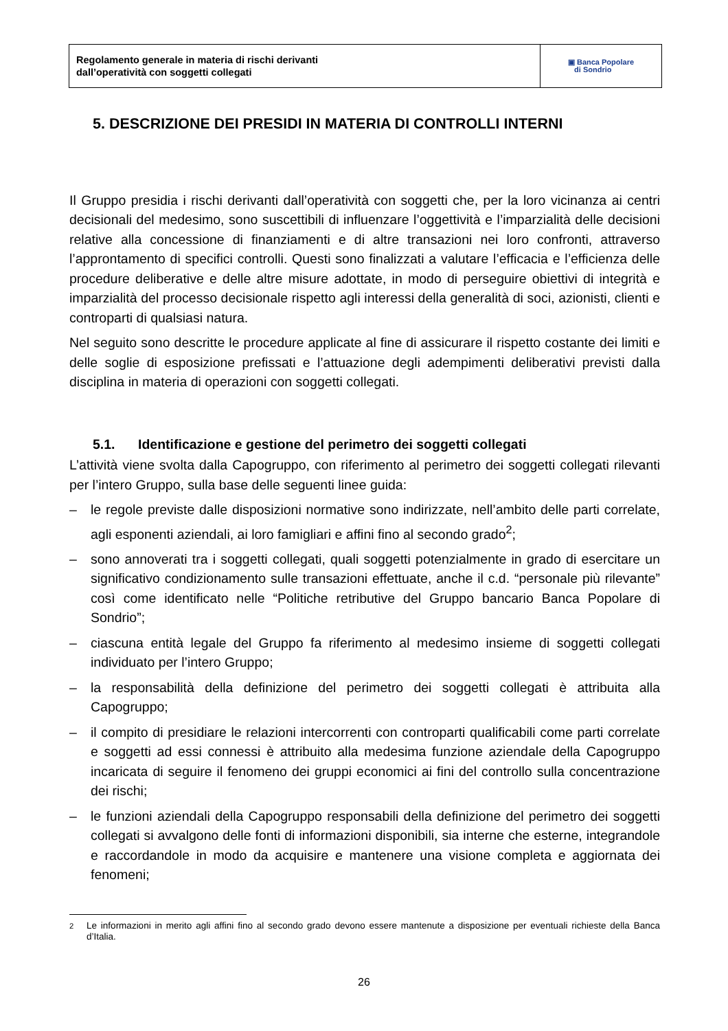Regolamento generale in materia di rischi derivanti
dall’operatività con soggetti collegati
▣ Banca Popolare
di Sondrio
5. DESCRIZIONE DEI PRESIDI IN MATERIA DI CONTROLLI INTERNI
Il Gruppo presidia i rischi derivanti dall’operatività con soggetti che, per la loro vicinanza ai centri decisionali del medesimo, sono suscettibili di influenzare l’oggettività e l’imparzialità delle decisioni relative alla concessione di finanziamenti e di altre transazioni nei loro confronti, attraverso l’approntamento di specifici controlli. Questi sono finalizzati a valutare l’efficacia e l’efficienza delle procedure deliberative e delle altre misure adottate, in modo di perseguire obiettivi di integrità e imparzialità del processo decisionale rispetto agli interessi della generalità di soci, azionisti, clienti e controparti di qualsiasi natura.
Nel seguito sono descritte le procedure applicate al fine di assicurare il rispetto costante dei limiti e delle soglie di esposizione prefissati e l’attuazione degli adempimenti deliberativi previsti dalla disciplina in materia di operazioni con soggetti collegati.
5.1. Identificazione e gestione del perimetro dei soggetti collegati
L’attività viene svolta dalla Capogruppo, con riferimento al perimetro dei soggetti collegati rilevanti per l’intero Gruppo, sulla base delle seguenti linee guida:
– le regole previste dalle disposizioni normative sono indirizzate, nell’ambito delle parti correlate, agli esponenti aziendali, ai loro famigliari e affini fino al secondo grado<sup>2</sup>;
– sono annoverati tra i soggetti collegati, quali soggetti potenzialmente in grado di esercitare un significativo condizionamento sulle transazioni effettuate, anche il c.d. “personale più rilevante” così come identificato nelle “Politiche retributive del Gruppo bancario Banca Popolare di Sondrio”;
– ciascuna entità legale del Gruppo fa riferimento al medesimo insieme di soggetti collegati individuato per l’intero Gruppo;
– la responsabilità della definizione del perimetro dei soggetti collegati è attribuita alla Capogruppo;
– il compito di presidiare le relazioni intercorrenti con controparti qualificabili come parti correlate e soggetti ad essi connessi è attribuito alla medesima funzione aziendale della Capogruppo incaricata di seguire il fenomeno dei gruppi economici ai fini del controllo sulla concentrazione dei rischi;
– le funzioni aziendali della Capogruppo responsabili della definizione del perimetro dei soggetti collegati si avvalgono delle fonti di informazioni disponibili, sia interne che esterne, integrandole e raccordandole in modo da acquisire e mantenere una visione completa e aggiornata dei fenomeni;
<sup>2</sup> Le informazioni in merito agli affini fino al secondo grado devono essere mantenute a disposizione per eventuali richieste della Banca d’Italia.
26